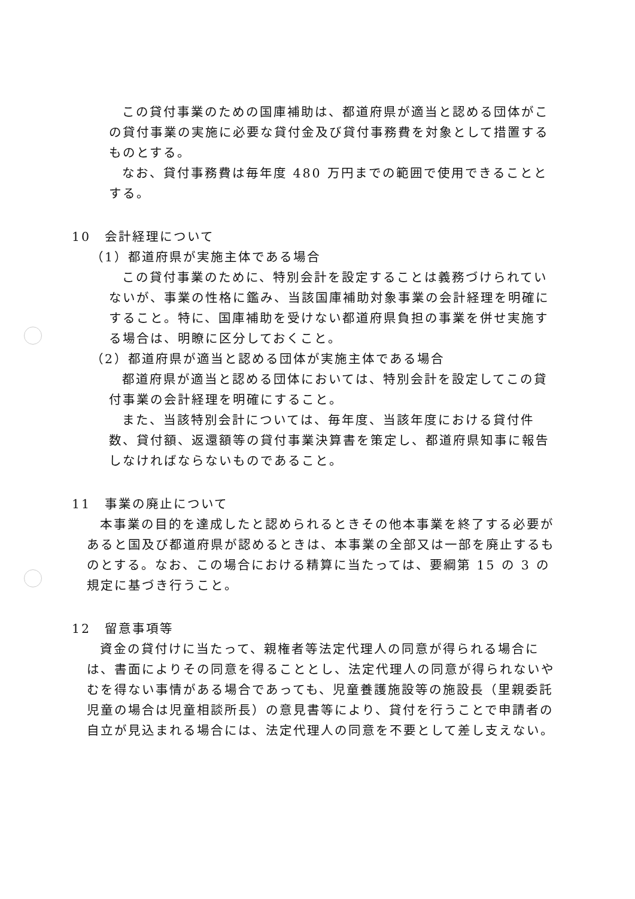この貸付事業のための国庫補助は、都道府県が適当と認める団体がこの貸付事業の実施に必要な貸付金及び貸付事務費を対象として措置するものとする。
なお、貸付事務費は毎年度 480 万円までの範囲で使用できることとする。
10　会計経理について
（1）都道府県が実施主体である場合
この貸付事業のために、特別会計を設定することは義務づけられていないが、事業の性格に鑑み、当該国庫補助対象事業の会計経理を明確にすること。特に、国庫補助を受けない都道府県負担の事業を併せ実施する場合は、明瞭に区分しておくこと。
（2）都道府県が適当と認める団体が実施主体である場合
都道府県が適当と認める団体においては、特別会計を設定してこの貸付事業の会計経理を明確にすること。
また、当該特別会計については、毎年度、当該年度における貸付件数、貸付額、返還額等の貸付事業決算書を策定し、都道府県知事に報告しなければならないものであること。
11　事業の廃止について
本事業の目的を達成したと認められるときその他本事業を終了する必要があると国及び都道府県が認めるときは、本事業の全部又は一部を廃止するものとする。なお、この場合における精算に当たっては、要綱第 15 の 3 の規定に基づき行うこと。
12　留意事項等
資金の貸付けに当たって、親権者等法定代理人の同意が得られる場合には、書面によりその同意を得ることとし、法定代理人の同意が得られないやむを得ない事情がある場合であっても、児童養護施設等の施設長（里親委託児童の場合は児童相談所長）の意見書等により、貸付を行うことで申請者の自立が見込まれる場合には、法定代理人の同意を不要として差し支えない。